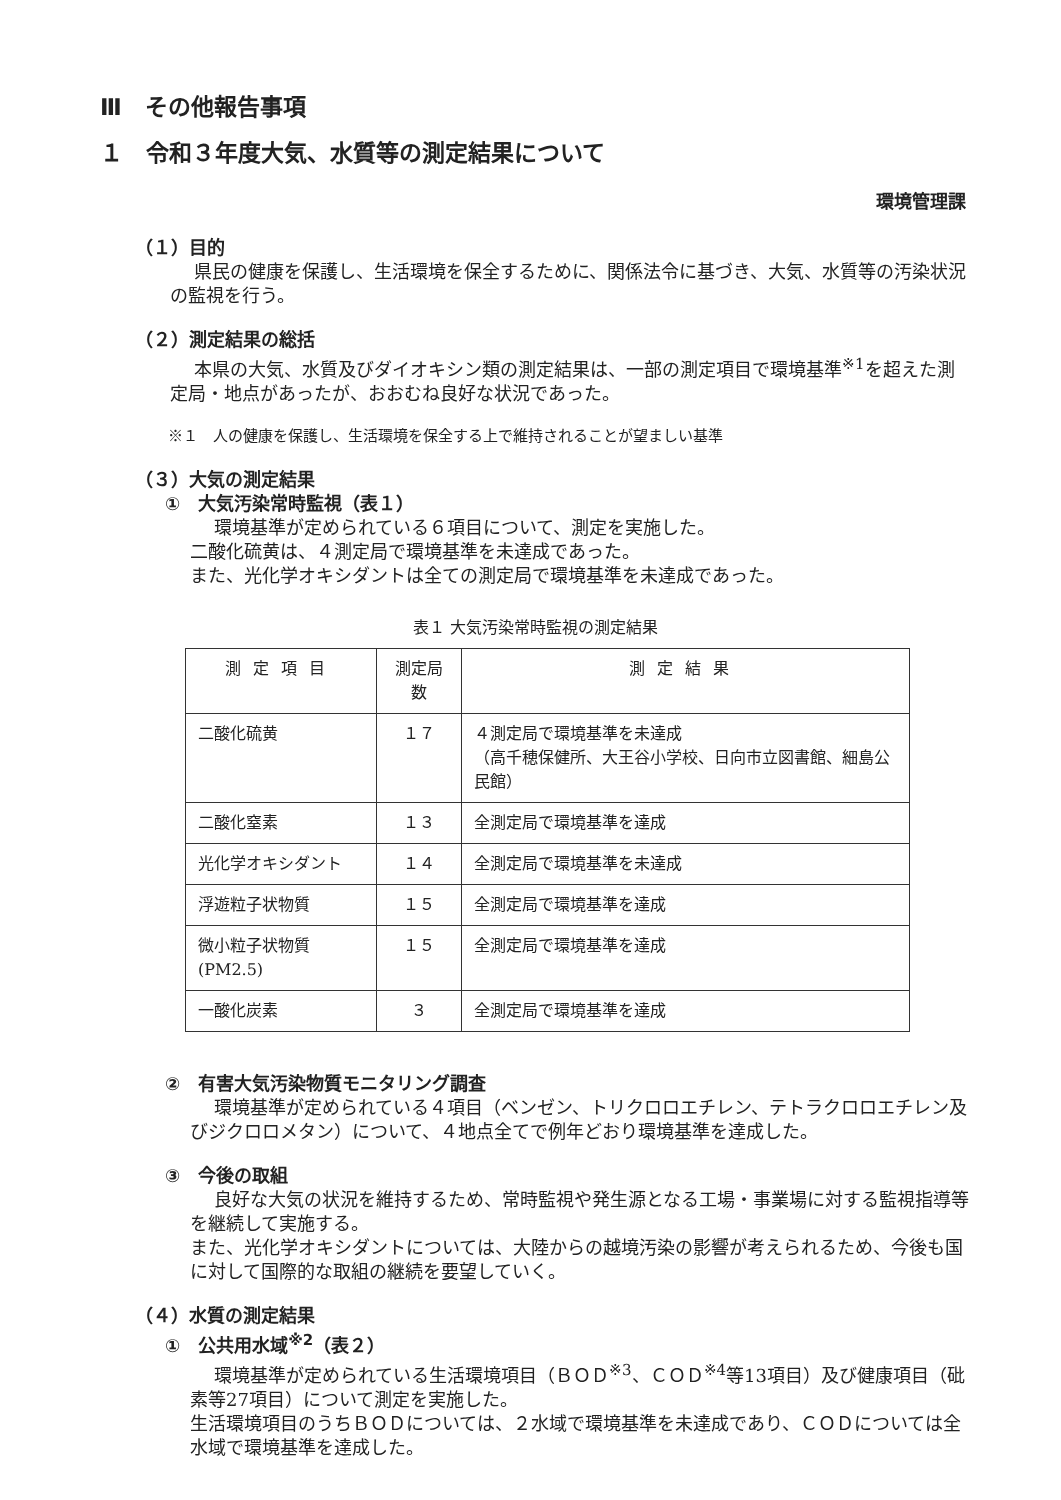Ⅲ　その他報告事項
１　令和３年度大気、水質等の測定結果について
環境管理課
（１）目的
県民の健康を保護し、生活環境を保全するために、関係法令に基づき、大気、水質等の汚染状況の監視を行う。
（２）測定結果の総括
本県の大気、水質及びダイオキシン類の測定結果は、一部の測定項目で環境基準<sup>※1</sup>を超えた測定局・地点があったが、おおむね良好な状況であった。
※１　人の健康を保護し、生活環境を保全する上で維持されることが望ましい基準
（３）大気の測定結果
①　大気汚染常時監視（表１）
環境基準が定められている６項目について、測定を実施した。
二酸化硫黄は、４測定局で環境基準を未達成であった。
また、光化学オキシダントは全ての測定局で環境基準を未達成であった。
表１ 大気汚染常時監視の測定結果
| 測定項目 | 測定局数 | 測定結果 |
| --- | --- | --- |
| 二酸化硫黄 | １７ | ４測定局で環境基準を未達成 （高千穂保健所、大王谷小学校、日向市立図書館、細島公民館） |
| 二酸化窒素 | １３ | 全測定局で環境基準を達成 |
| 光化学オキシダント | １４ | 全測定局で環境基準を未達成 |
| 浮遊粒子状物質 | １５ | 全測定局で環境基準を達成 |
| 微小粒子状物質(PM2.5) | １５ | 全測定局で環境基準を達成 |
| 一酸化炭素 | ３ | 全測定局で環境基準を達成 |
②　有害大気汚染物質モニタリング調査
環境基準が定められている４項目（ベンゼン、トリクロロエチレン、テトラクロロエチレン及びジクロロメタン）について、４地点全てで例年どおり環境基準を達成した。
③　今後の取組
良好な大気の状況を維持するため、常時監視や発生源となる工場・事業場に対する監視指導等を継続して実施する。
また、光化学オキシダントについては、大陸からの越境汚染の影響が考えられるため、今後も国に対して国際的な取組の継続を要望していく。
（４）水質の測定結果
①　公共用水域<sup>※2</sup>（表２）
環境基準が定められている生活環境項目（ＢＯＤ<sup>※3</sup>、ＣＯＤ<sup>※4</sup>等13項目）及び健康項目（砒素等27項目）について測定を実施した。
生活環境項目のうちＢＯＤについては、２水域で環境基準を未達成であり、ＣＯＤについては全水域で環境基準を達成した。